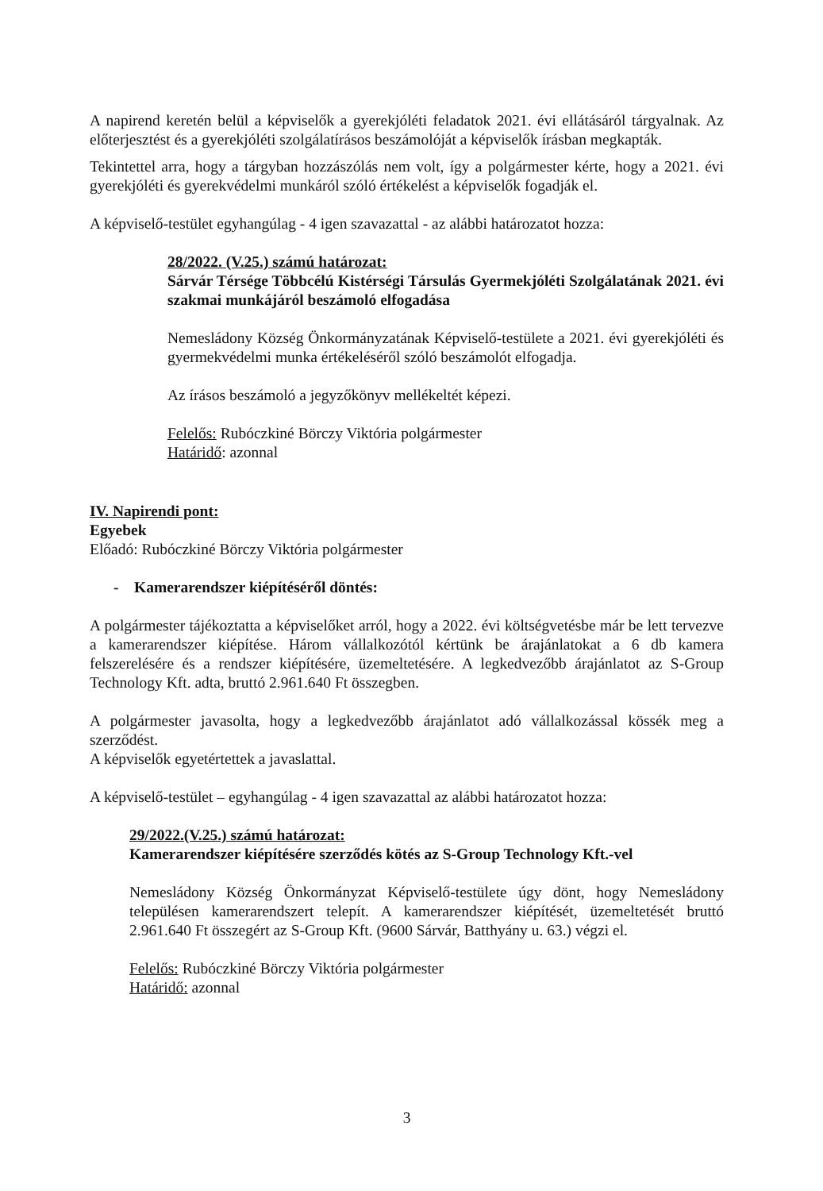A napirend keretén belül a képviselők a gyerekjóléti feladatok 2021. évi ellátásáról tárgyalnak. Az előterjesztést és a gyerekjóléti szolgálatírásos beszámolóját a képviselők írásban megkapták.
Tekintettel arra, hogy a tárgyban hozzászólás nem volt, így a polgármester kérte, hogy a 2021. évi gyerekjóléti és gyerekvédelmi munkáról szóló értékelést a képviselők fogadják el.
A képviselő-testület egyhangúlag - 4 igen szavazattal - az alábbi határozatot hozza:
28/2022. (V.25.) számú határozat:
Sárvár Térsége Többcélú Kistérségi Társulás Gyermekjóléti Szolgálatának 2021. évi szakmai munkájáról beszámoló elfogadása
Nemesládony Község Önkormányzatának Képviselő-testülete a 2021. évi gyerekjóléti és gyermekvédelmi munka értékeléséről szóló beszámolót elfogadja.
Az írásos beszámoló a jegyzőkönyv mellékeltét képezi.
Felelős: Rubóczkiné Börczy Viktória polgármester
Határidő: azonnal
IV. Napirendi pont:
Egyebek
Előadó: Rubóczkiné Börczy Viktória polgármester
- Kamerarendszer kiépítéséről döntés:
A polgármester tájékoztatta a képviselőket arról, hogy a 2022. évi költségvetésbe már be lett tervezve a kamerarendszer kiépítése. Három vállalkozótól kértünk be árajánlatokat a 6 db kamera felszerelésére és a rendszer kiépítésére, üzemeltetésére. A legkedvezőbb árajánlatot az S-Group Technology Kft. adta, bruttó 2.961.640 Ft összegben.
A polgármester javasolta, hogy a legkedvezőbb árajánlatot adó vállalkozással kössék meg a szerződést.
A képviselők egyetértettek a javaslattal.
A képviselő-testület – egyhangúlag - 4 igen szavazattal az alábbi határozatot hozza:
29/2022.(V.25.) számú határozat:
Kamerarendszer kiépítésére szerződés kötés az S-Group Technology Kft.-vel
Nemesládony Község Önkormányzat Képviselő-testülete úgy dönt, hogy Nemesládony településen kamerarendszert telepít. A kamerarendszer kiépítését, üzemeltetését bruttó 2.961.640 Ft összegért az S-Group Kft. (9600 Sárvár, Batthyány u. 63.) végzi el.
Felelős: Rubóczkiné Börczy Viktória polgármester
Határidő: azonnal
3